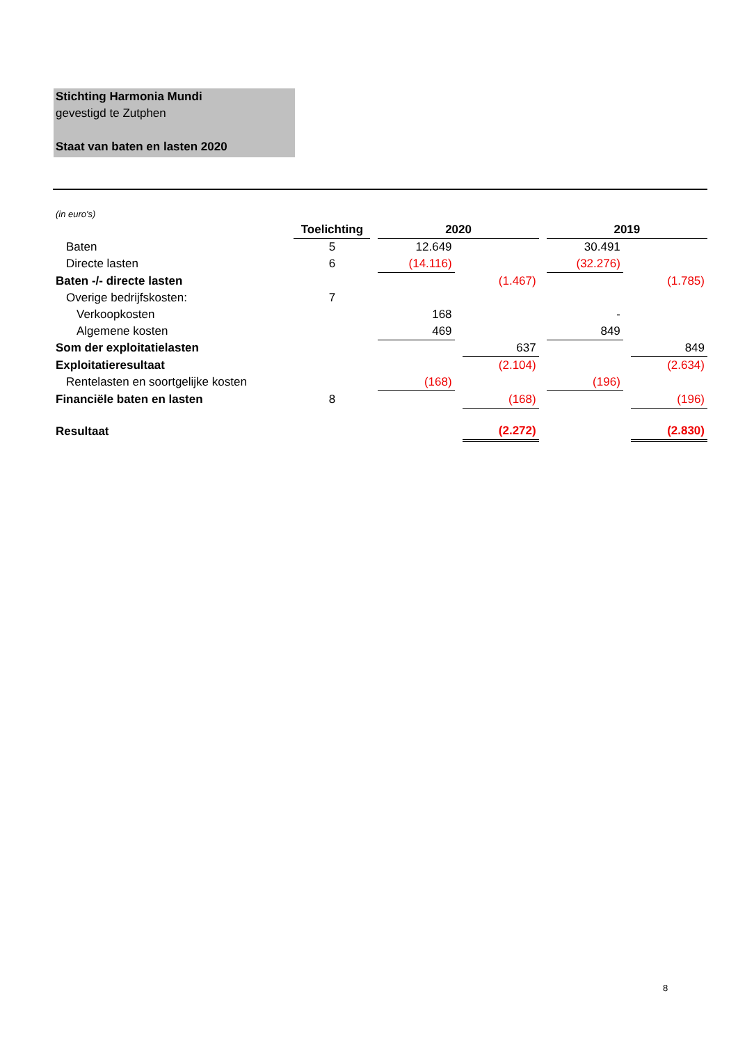Stichting Harmonia Mundi
gevestigd te Zutphen
Staat van baten en lasten 2020
(in euro's)
| | Toelichting | | 2020 | | | | 2019 | | |
| Baten | 5 | | 12.649 | | | | 30.491 | | |
| Directe lasten | 6 | | (14.116) | | | | (32.276) | | |
| Baten -/- directe lasten | | | | | (1.467) | | | | (1.785) |
| Overige bedrijfskosten: | 7 | | | | | | | | |
| Verkoopkosten | | | 168 | | | | - | | |
| Algemene kosten | | | 469 | | | | 849 | | |
| Som der exploitatielasten | | | | | 637 | | | | 849 |
| Exploitatieresultaat | | | | | (2.104) | | | | (2.634) |
| Rentelasten en soortgelijke kosten | | | (168) | | | | (196) | | |
| Financiële baten en lasten | 8 | | | | (168) | | | | (196) |
| Resultaat | | | | | (2.272) | | | | (2.830) |
8